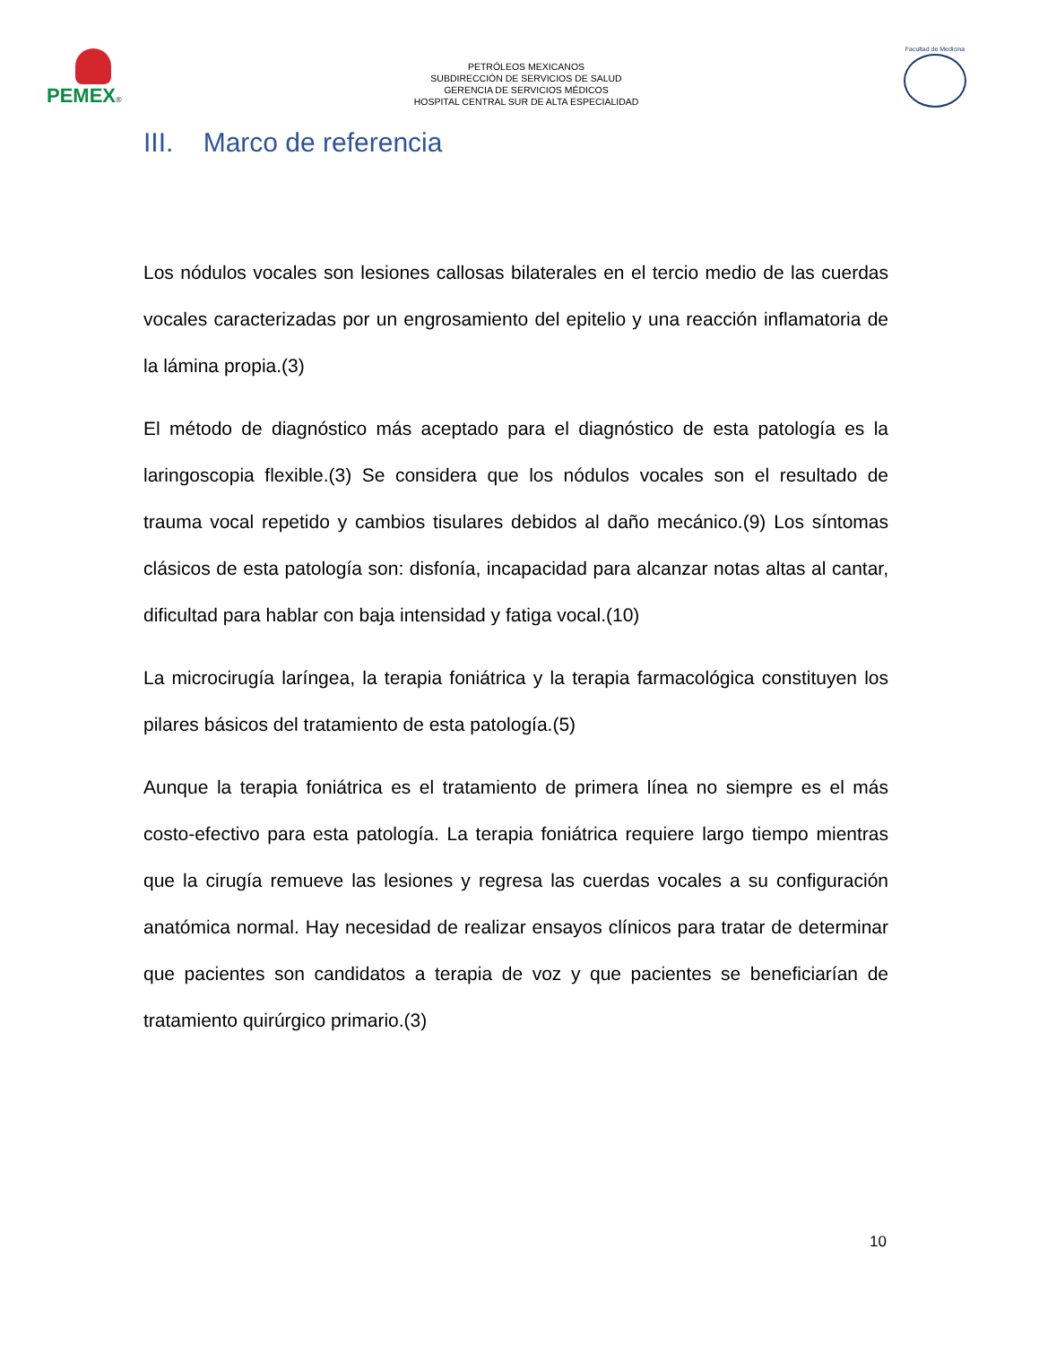PEMEX®
PETRÓLEOS MEXICANOS
SUBDIRECCIÓN DE SERVICIOS DE SALUD
GERENCIA DE SERVICIOS MÉDICOS
HOSPITAL CENTRAL SUR DE ALTA ESPECIALIDAD
Facultad de Medicina
III. Marco de referencia
Los nódulos vocales son lesiones callosas bilaterales en el tercio medio de las cuerdas vocales caracterizadas por un engrosamiento del epitelio y una reacción inflamatoria de la lámina propia.(3)
El método de diagnóstico más aceptado para el diagnóstico de esta patología es la laringoscopia flexible.(3) Se considera que los nódulos vocales son el resultado de trauma vocal repetido y cambios tisulares debidos al daño mecánico.(9) Los síntomas clásicos de esta patología son: disfonía, incapacidad para alcanzar notas altas al cantar, dificultad para hablar con baja intensidad y fatiga vocal.(10)
La microcirugía laríngea, la terapia foniátrica y la terapia farmacológica constituyen los pilares básicos del tratamiento de esta patología.(5)
Aunque la terapia foniátrica es el tratamiento de primera línea no siempre es el más costo-efectivo para esta patología. La terapia foniátrica requiere largo tiempo mientras que la cirugía remueve las lesiones y regresa las cuerdas vocales a su configuración anatómica normal. Hay necesidad de realizar ensayos clínicos para tratar de determinar que pacientes son candidatos a terapia de voz y que pacientes se beneficiarían de tratamiento quirúrgico primario.(3)
10